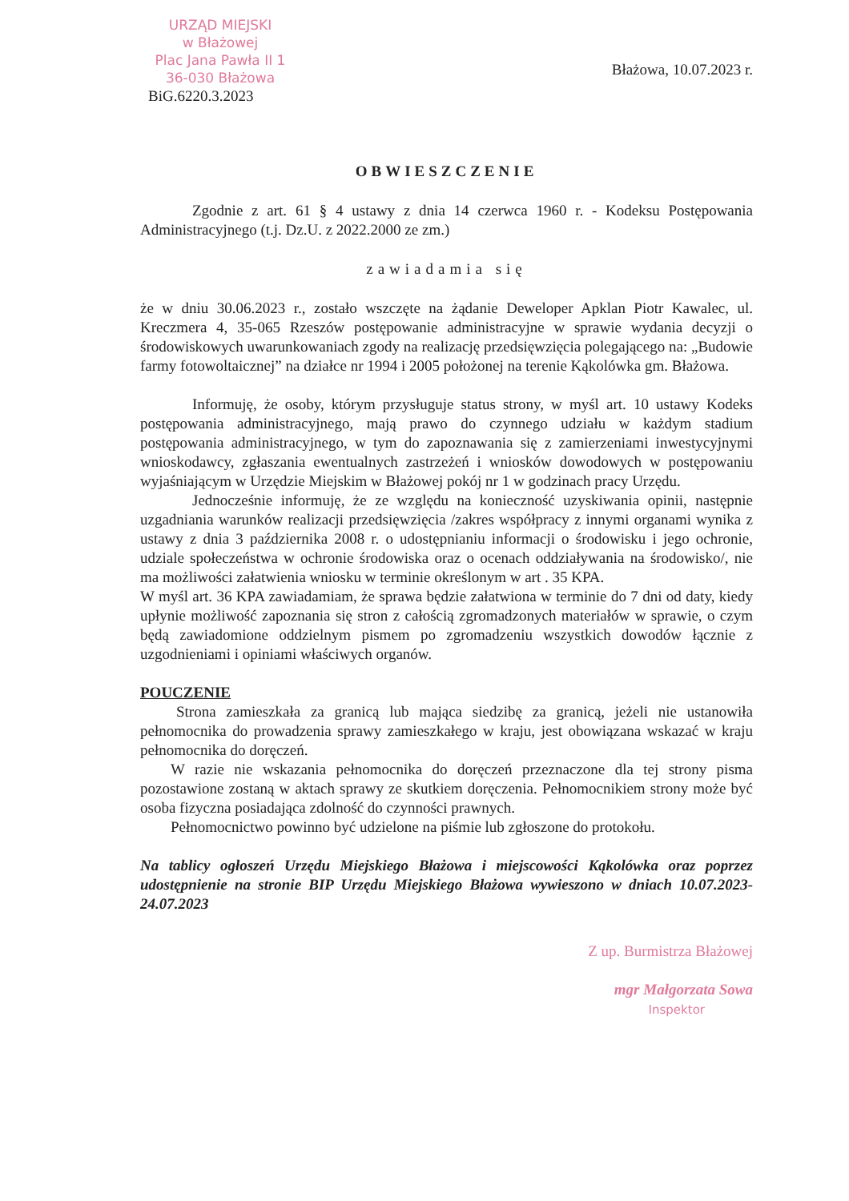URZĄD MIEJSKI
w Błażowej
Plac Jana Pawła II 1
36-030 Błażowa
BiG.6220.3.2023
Błażowa, 10.07.2023 r.
OBWIESZCZENIE
Zgodnie z art. 61 § 4 ustawy z dnia 14 czerwca 1960 r. - Kodeksu Postępowania Administracyjnego (t.j. Dz.U. z 2022.2000 ze zm.)
zawiadamia się
że w dniu 30.06.2023 r., zostało wszczęte na żądanie Deweloper Apklan Piotr Kawalec, ul. Kreczmera 4, 35-065 Rzeszów postępowanie administracyjne w sprawie wydania decyzji o środowiskowych uwarunkowaniach zgody na realizację przedsięwzięcia polegającego na: „Budowie farmy fotowoltaicznej” na działce nr 1994 i 2005 położonej na terenie Kąkolówka gm. Błażowa.
Informuję, że osoby, którym przysługuje status strony, w myśl art. 10 ustawy Kodeks postępowania administracyjnego, mają prawo do czynnego udziału w każdym stadium postępowania administracyjnego, w tym do zapoznawania się z zamierzeniami inwestycyjnymi wnioskodawcy, zgłaszania ewentualnych zastrzeżeń i wniosków dowodowych w postępowaniu wyjaśniającym w Urzędzie Miejskim w Błażowej pokój nr 1 w godzinach pracy Urzędu.
Jednocześnie informuję, że ze względu na konieczność uzyskiwania opinii, następnie uzgadniania warunków realizacji przedsięwzięcia /zakres współpracy z innymi organami wynika z ustawy z dnia 3 października 2008 r. o udostępnianiu informacji o środowisku i jego ochronie, udziale społeczeństwa w ochronie środowiska oraz o ocenach oddziaływania na środowisko/, nie ma możliwości załatwienia wniosku w terminie określonym w art . 35 KPA.
W myśl art. 36 KPA zawiadamiam, że sprawa będzie załatwiona w terminie do 7 dni od daty, kiedy upłynie możliwość zapoznania się stron z całością zgromadzonych materiałów w sprawie, o czym będą zawiadomione oddzielnym pismem po zgromadzeniu wszystkich dowodów łącznie z uzgodnieniami i opiniami właściwych organów.
POUCZENIE
Strona zamieszkała za granicą lub mająca siedzibę za granicą, jeżeli nie ustanowiła pełnomocnika do prowadzenia sprawy zamieszkałego w kraju, jest obowiązana wskazać w kraju pełnomocnika do doręczeń.
W razie nie wskazania pełnomocnika do doręczeń przeznaczone dla tej strony pisma pozostawione zostaną w aktach sprawy ze skutkiem doręczenia. Pełnomocnikiem strony może być osoba fizyczna posiadająca zdolność do czynności prawnych.
Pełnomocnictwo powinno być udzielone na piśmie lub zgłoszone do protokołu.
Na tablicy ogłoszeń Urzędu Miejskiego Błażowa i miejscowości Kąkolówka oraz poprzez udostępnienie na stronie BIP Urzędu Miejskiego Błażowa wywieszono w dniach 10.07.2023-24.07.2023
Z up. Burmistrza Błażowej
mgr Małgorzata Sowa
Inspektor